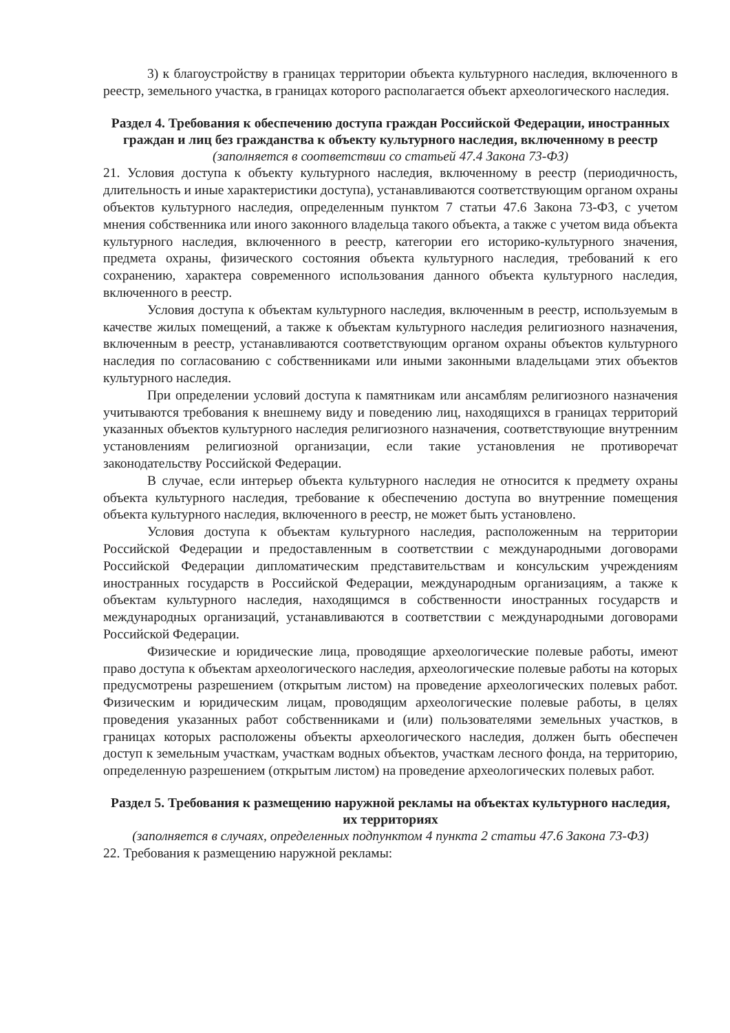3) к благоустройству в границах территории объекта культурного наследия, включенного в реестр, земельного участка, в границах которого располагается объект археологического наследия.
Раздел 4. Требования к обеспечению доступа граждан Российской Федерации, иностранных граждан и лиц без гражданства к объекту культурного наследия, включенному в реестр
(заполняется в соответствии со статьей 47.4 Закона 73-ФЗ)
21. Условия доступа к объекту культурного наследия, включенному в реестр (периодичность, длительность и иные характеристики доступа), устанавливаются соответствующим органом охраны объектов культурного наследия, определенным пунктом 7 статьи 47.6 Закона 73-ФЗ, с учетом мнения собственника или иного законного владельца такого объекта, а также с учетом вида объекта культурного наследия, включенного в реестр, категории его историко-культурного значения, предмета охраны, физического состояния объекта культурного наследия, требований к его сохранению, характера современного использования данного объекта культурного наследия, включенного в реестр.
Условия доступа к объектам культурного наследия, включенным в реестр, используемым в качестве жилых помещений, а также к объектам культурного наследия религиозного назначения, включенным в реестр, устанавливаются соответствующим органом охраны объектов культурного наследия по согласованию с собственниками или иными законными владельцами этих объектов культурного наследия.
При определении условий доступа к памятникам или ансамблям религиозного назначения учитываются требования к внешнему виду и поведению лиц, находящихся в границах территорий указанных объектов культурного наследия религиозного назначения, соответствующие внутренним установлениям религиозной организации, если такие установления не противоречат законодательству Российской Федерации.
В случае, если интерьер объекта культурного наследия не относится к предмету охраны объекта культурного наследия, требование к обеспечению доступа во внутренние помещения объекта культурного наследия, включенного в реестр, не может быть установлено.
Условия доступа к объектам культурного наследия, расположенным на территории Российской Федерации и предоставленным в соответствии с международными договорами Российской Федерации дипломатическим представительствам и консульским учреждениям иностранных государств в Российской Федерации, международным организациям, а также к объектам культурного наследия, находящимся в собственности иностранных государств и международных организаций, устанавливаются в соответствии с международными договорами Российской Федерации.
Физические и юридические лица, проводящие археологические полевые работы, имеют право доступа к объектам археологического наследия, археологические полевые работы на которых предусмотрены разрешением (открытым листом) на проведение археологических полевых работ. Физическим и юридическим лицам, проводящим археологические полевые работы, в целях проведения указанных работ собственниками и (или) пользователями земельных участков, в границах которых расположены объекты археологического наследия, должен быть обеспечен доступ к земельным участкам, участкам водных объектов, участкам лесного фонда, на территорию, определенную разрешением (открытым листом) на проведение археологических полевых работ.
Раздел 5. Требования к размещению наружной рекламы на объектах культурного наследия, их территориях
(заполняется в случаях, определенных подпунктом 4 пункта 2 статьи 47.6 Закона 73-ФЗ)
22. Требования к размещению наружной рекламы: